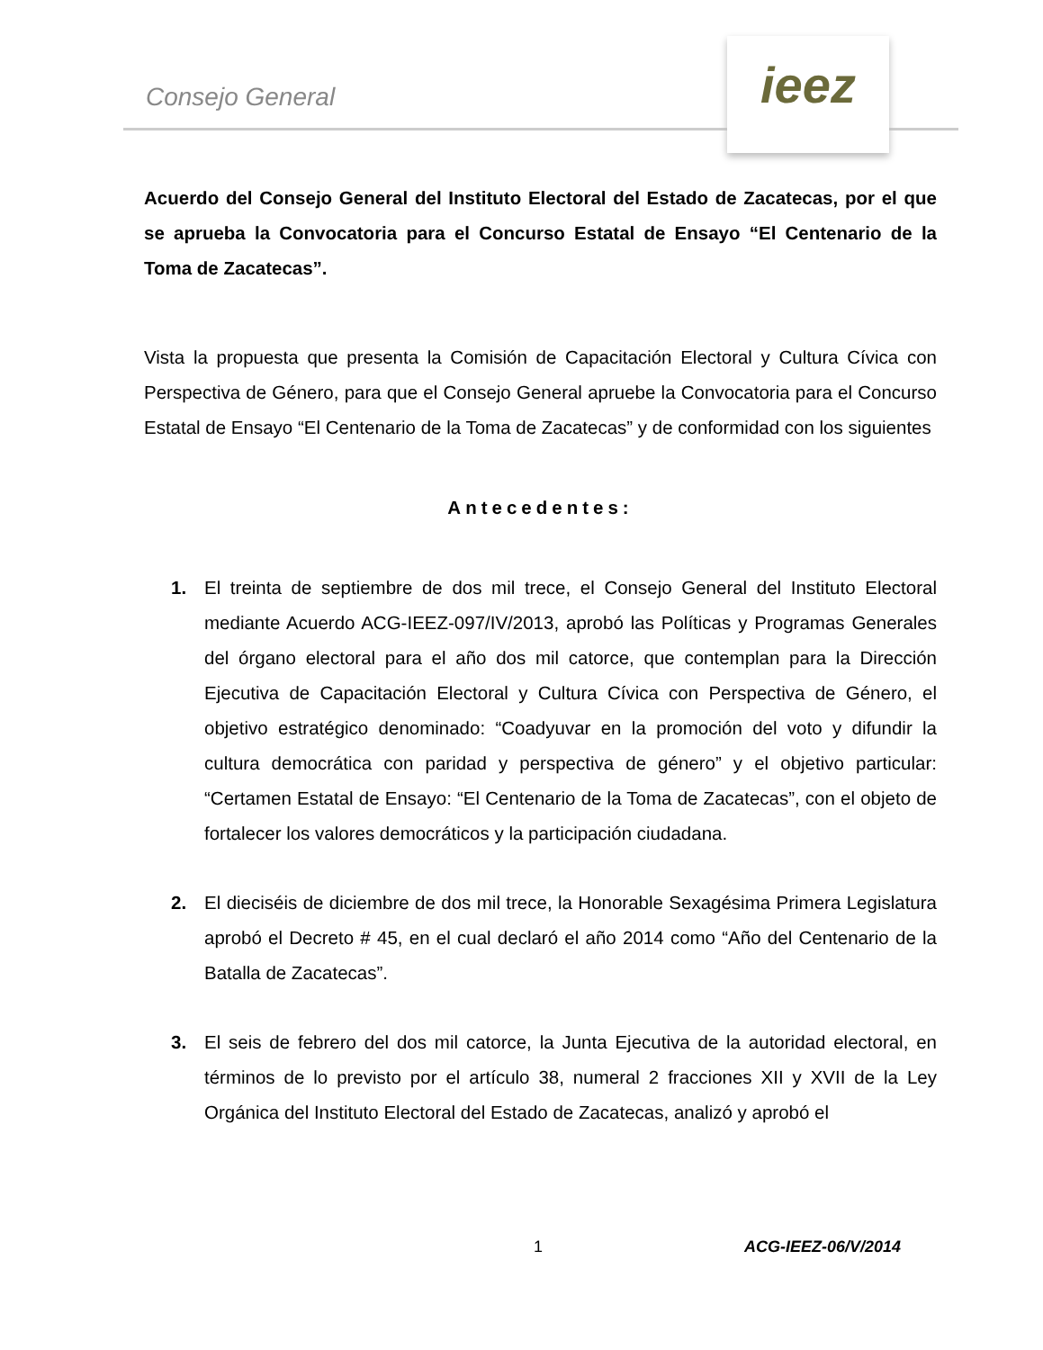Consejo General
ieez
Acuerdo del Consejo General del Instituto Electoral del Estado de Zacatecas, por el que se aprueba la Convocatoria para el Concurso Estatal de Ensayo “El Centenario de la Toma de Zacatecas”.
Vista la propuesta que presenta la Comisión de Capacitación Electoral y Cultura Cívica con Perspectiva de Género, para que el Consejo General apruebe la Convocatoria para el Concurso Estatal de Ensayo “El Centenario de la Toma de Zacatecas” y de conformidad con los siguientes
Antecedentes:
1. El treinta de septiembre de dos mil trece, el Consejo General del Instituto Electoral mediante Acuerdo ACG-IEEZ-097/IV/2013, aprobó las Políticas y Programas Generales del órgano electoral para el año dos mil catorce, que contemplan para la Dirección Ejecutiva de Capacitación Electoral y Cultura Cívica con Perspectiva de Género, el objetivo estratégico denominado: “Coadyuvar en la promoción del voto y difundir la cultura democrática con paridad y perspectiva de género” y el objetivo particular: “Certamen Estatal de Ensayo: “El Centenario de la Toma de Zacatecas”, con el objeto de fortalecer los valores democráticos y la participación ciudadana.
2. El dieciséis de diciembre de dos mil trece, la Honorable Sexagésima Primera Legislatura aprobó el Decreto # 45, en el cual declaró el año 2014 como “Año del Centenario de la Batalla de Zacatecas”.
3. El seis de febrero del dos mil catorce, la Junta Ejecutiva de la autoridad electoral, en términos de lo previsto por el artículo 38, numeral 2 fracciones XII y XVII de la Ley Orgánica del Instituto Electoral del Estado de Zacatecas, analizó y aprobó el
1 ACG-IEEZ-06/V/2014